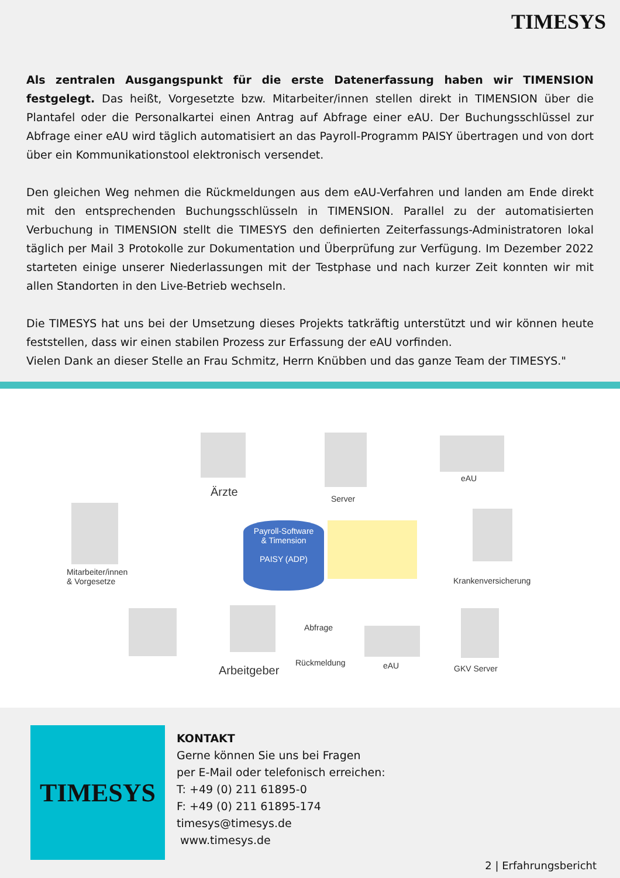TIMESYS
Als zentralen Ausgangspunkt für die erste Datenerfassung haben wir TIMENSION festgelegt. Das heißt, Vorgesetzte bzw. Mitarbeiter/innen stellen direkt in TIMENSION über die Plantafel oder die Personalkartei einen Antrag auf Abfrage einer eAU. Der Buchungsschlüssel zur Abfrage einer eAU wird täglich automatisiert an das Payroll-Programm PAISY übertragen und von dort über ein Kommunikationstool elektronisch versendet.
Den gleichen Weg nehmen die Rückmeldungen aus dem eAU-Verfahren und landen am Ende direkt mit den entsprechenden Buchungsschlüsseln in TIMENSION. Parallel zu der automatisierten Verbuchung in TIMENSION stellt die TIMESYS den definierten Zeiterfassungs-Administratoren lokal täglich per Mail 3 Protokolle zur Dokumentation und Überprüfung zur Verfügung. Im Dezember 2022 starteten einige unserer Niederlassungen mit der Testphase und nach kurzer Zeit konnten wir mit allen Standorten in den Live-Betrieb wechseln.
Die TIMESYS hat uns bei der Umsetzung dieses Projekts tatkräftig unterstützt und wir können heute feststellen, dass wir einen stabilen Prozess zur Erfassung der eAU vorfinden.
Vielen Dank an dieser Stelle an Frau Schmitz, Herrn Knübben und das ganze Team der TIMESYS."
Ärzte Server
eAU
Mitarbeiter/innen
& Vorgesetze
Payroll-Software
& Timension
PAISY (ADP)
Krankenversicherung
Arbeitgeber
Abfrage
Rückmeldung eAU GKV Server
TIMESYS
KONTAKT
Gerne können Sie uns bei Fragen
per E-Mail oder telefonisch erreichen:
T: +49 (0) 211 61895-0
F: +49 (0) 211 61895-174
timesys@timesys.de
www.timesys.de
2 | Erfahrungsbericht